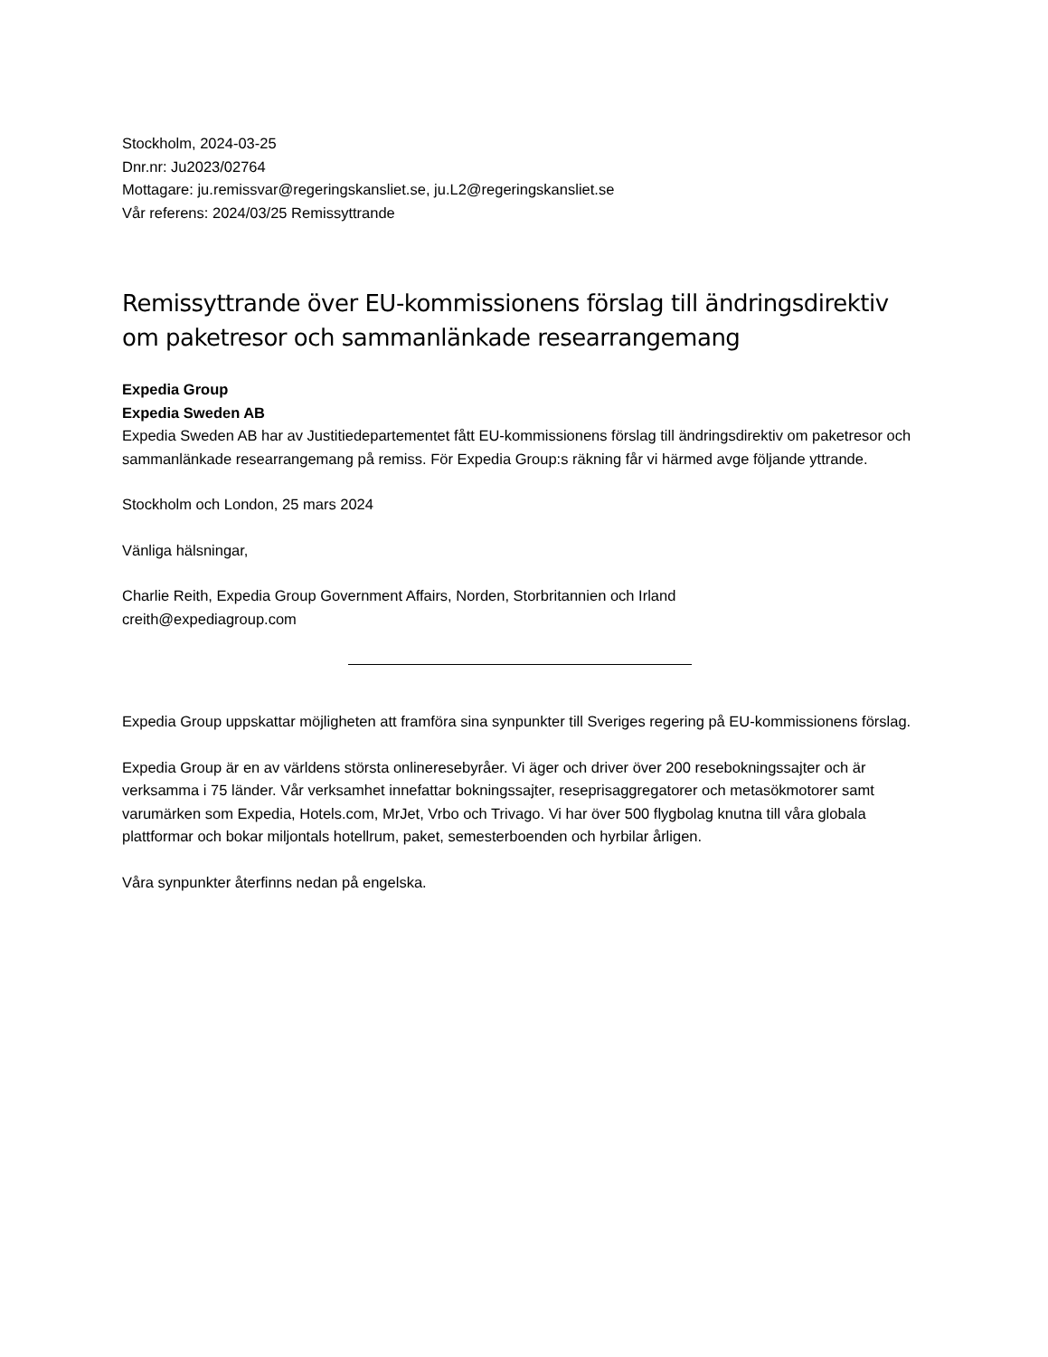Stockholm, 2024-03-25
Dnr.nr: Ju2023/02764
Mottagare: ju.remissvar@regeringskansliet.se, ju.L2@regeringskansliet.se
Vår referens: 2024/03/25 Remissyttrande
Remissyttrande över EU-kommissionens förslag till ändringsdirektiv om paketresor och sammanlänkade researrangemang
Expedia Group
Expedia Sweden AB
Expedia Sweden AB har av Justitiedepartementet fått EU-kommissionens förslag till ändringsdirektiv om paketresor och sammanlänkade researrangemang på remiss. För Expedia Group:s räkning får vi härmed avge följande yttrande.
Stockholm och London, 25 mars 2024
Vänliga hälsningar,
Charlie Reith, Expedia Group Government Affairs, Norden, Storbritannien och Irland
creith@expediagroup.com
Expedia Group uppskattar möjligheten att framföra sina synpunkter till Sveriges regering på EU-kommissionens förslag.
Expedia Group är en av världens största onlineresebyråer. Vi äger och driver över 200 resebokningssajter och är verksamma i 75 länder. Vår verksamhet innefattar bokningssajter, reseprisaggregatorer och metasökmotorer samt varumärken som Expedia, Hotels.com, MrJet, Vrbo och Trivago. Vi har över 500 flygbolag knutna till våra globala plattformar och bokar miljontals hotellrum, paket, semesterboenden och hyrbilar årligen.
Våra synpunkter återfinns nedan på engelska.